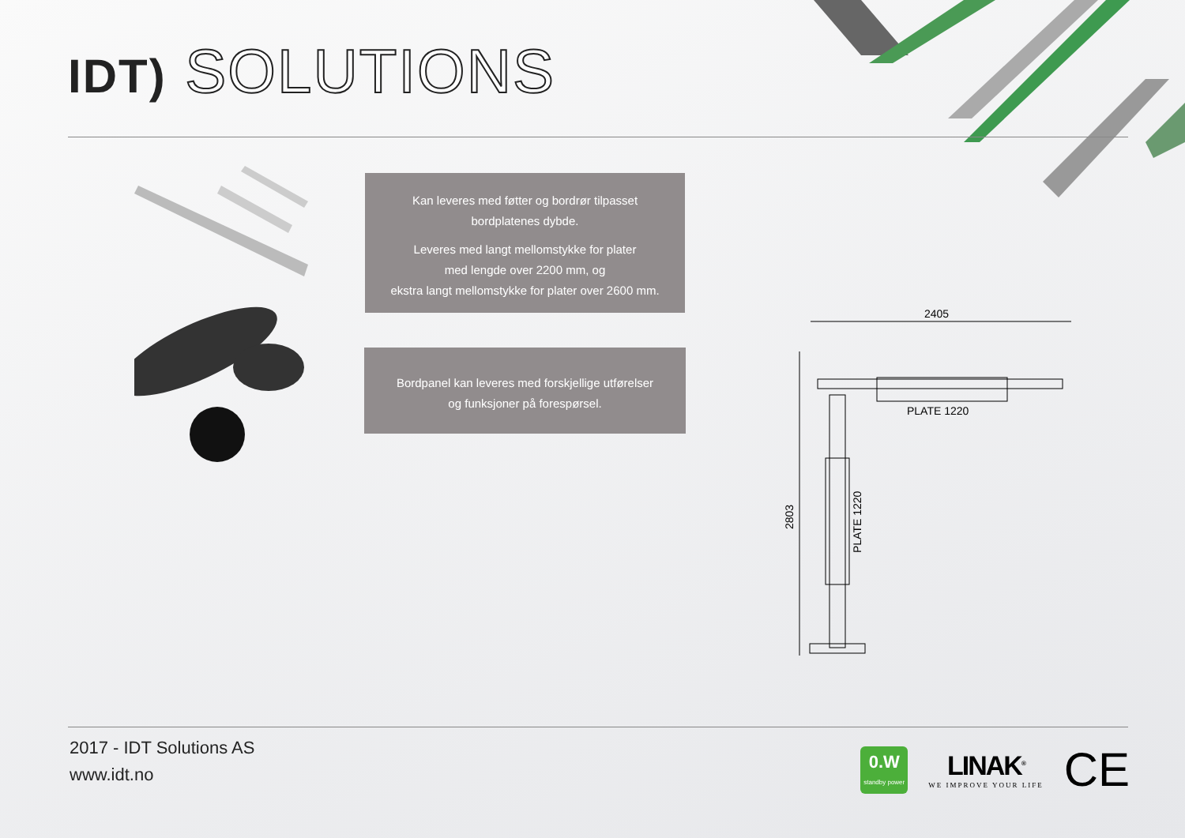IDT) SOLUTIONS
Kan leveres med føtter og bordrør tilpasset
bordplatenes dybde.
Leveres med langt mellomstykke for plater
med lengde over 2200 mm, og
ekstra langt mellomstykke for plater over 2600 mm.
Bordpanel kan leveres med forskjellige utførelser
og funksjoner på forespørsel.
2405
PLATE 1220
2803
PLATE 1220
2017 - IDT Solutions AS
www.idt.no
0.W
standby power
LINAK<sup>®</sup>
WE IMPROVE YOUR LIFE
CE